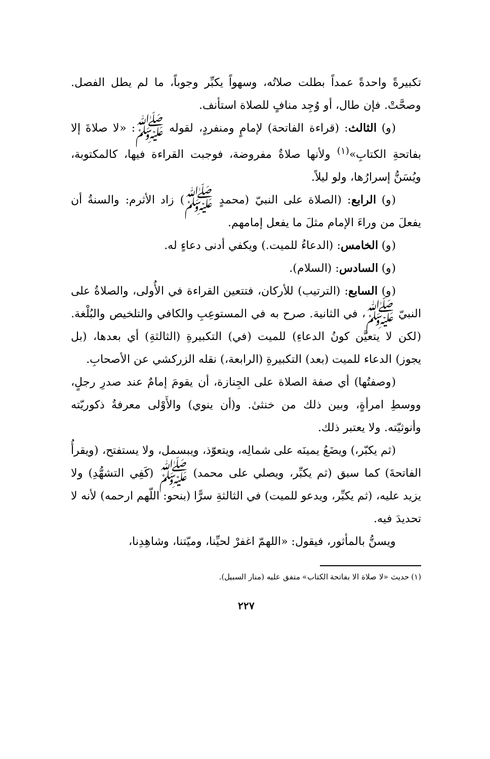تكبيرةً واحدةً عمداً بطلت صلاتُه، وسهواً يكبِّر وجوباً، ما لم يطل الفصل. وصحَّتْ. فإن طال، أو وُجِد منافٍ للصلاة استأنف.
(و) الثالث: (قراءة الفاتحة) لإمامٍ ومنفردٍ، لقوله ﷺ: «لا صلاةَ إلا بفاتحةِ الكتابِ»<sup>(١)</sup> ولأنها صلاةٌ مفروضة، فوجبت القراءة فيها، كالمكتوبة، ويُسَنُّ إسرارُها، ولو ليلاً.
(و) الرابع: (الصلاة على النبيّ (محمدٍ ﷺ) زاد الأثرم: والسنةُ أن يفعلَ من وراءَ الإمام مثلَ ما يفعل إمامهم.
(و) الخامس: (الدعاءُ للميت.) ويكفي أدنى دعاءٍ له.
(و) السادس: (السلام).
(و) السابع: (الترتيب) للأركان، فتتعين القراءة في الأُولى، والصلاةُ على النبيّ ﷺ، في الثانية. صرح به في المستوعِبِ والكافي والتلخيص والبُلْغة. (لكن لا يتعيَّن كونُ الدعاءِ) للميت (في) التكبيرةِ (الثالثةِ) أي بعدها، (بل يجوز) الدعاء للميت (بعد) التكبيرةِ (الرابعة،) نقله الزركشي عن الأصحابِ.
(وصفتُها) أي صفة الصلاة على الجِنازة، أن يقومَ إمامٌ عند صدرِ رجلٍ، ووسطِ امرأةٍ، وبين ذلك من خنثىٰ. و(أن ينوي) والأَوْلى معرفةُ ذكوريّته وأنوثيّته. ولا يعتبر ذلك.
(ثم يكبّر،) ويضَعُ يمينَه على شمالِه، ويتعوّذ، ويبسمل، ولا يستفتح، (ويقرأُ الفاتحةَ) كما سبق (ثم يكبِّر، ويصلي على محمد) ﷺ (كَفِي التشهُّدِ) ولا يزيد عليه، (ثم يكبِّر، ويدعو للميت) في الثالثةِ سرًّا (بنحو: اللّهم ارحمه) لأنه لا تحديدَ فيه.
ويسنُّ بالمأثور، فيقول: «اللهمّ اغفرْ لحيِّنا، وميّتنا، وشاهِدِنا،
(١) حديث «لا صلاة الا بفاتحة الكتاب» متفق عليه (منار السبيل).
٢٢٧